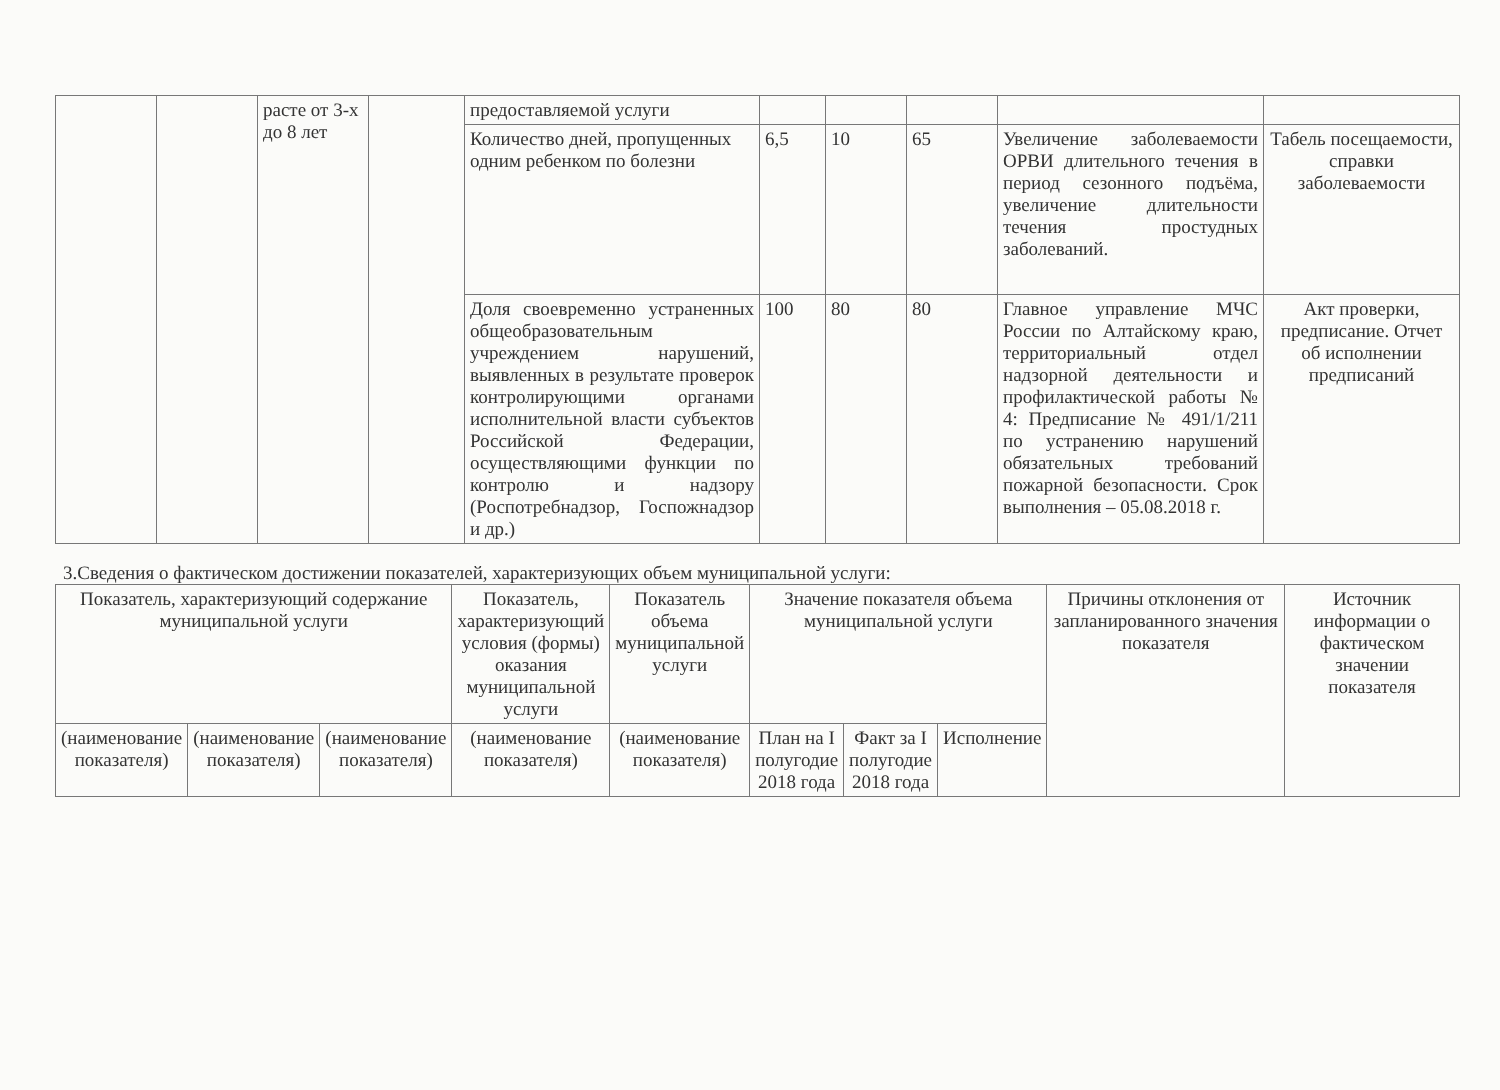| | | расте от 3-х до 8 лет | | предоставляемой услуги | | | | | |
| | | | | Количество дней, пропущенных одним ребенком по болезни | 6,5 | 10 | 65 | Увеличение заболеваемости ОРВИ длительного течения в период сезонного подъёма, увеличение длительности течения простудных заболеваний. | Табель посещаемости, справки заболеваемости |
| | | | | Доля своевременно устраненных общеобразовательным учреждением нарушений, выявленных в результате проверок контролирующими органами исполнительной власти субъектов Российской Федерации, осуществляющими функции по контролю и надзору (Роспотребнадзор, Госпожнадзор и др.) | 100 | 80 | 80 | Главное управление МЧС России по Алтайскому краю, территориальный отдел надзорной деятельности и профилактической работы № 4: Предписание № 491/1/211 по устранению нарушений обязательных требований пожарной безопасности. Срок выполнения – 05.08.2018 г. | Акт проверки, предписание. Отчет об исполнении предписаний |
3.Сведения о фактическом достижении показателей, характеризующих объем муниципальной услуги:
| Показатель, характеризующий содержание муниципальной услуги | | | Показатель, характеризующий условия (формы) оказания муниципальной услуги | Показатель объема муниципальной услуги | Значение показателя объема муниципальной услуги | | | Причины отклонения от запланированного значения показателя | Источник информации о фактическом значении показателя |
| --- | --- | --- | --- | --- | --- | --- | --- | --- | --- |
| (наименование показателя) | (наименование показателя) | (наименование показателя) | (наименование показателя) | (наименование показателя) | План на I полугодие 2018 года | Факт за I полугодие 2018 года | Исполнение | | |